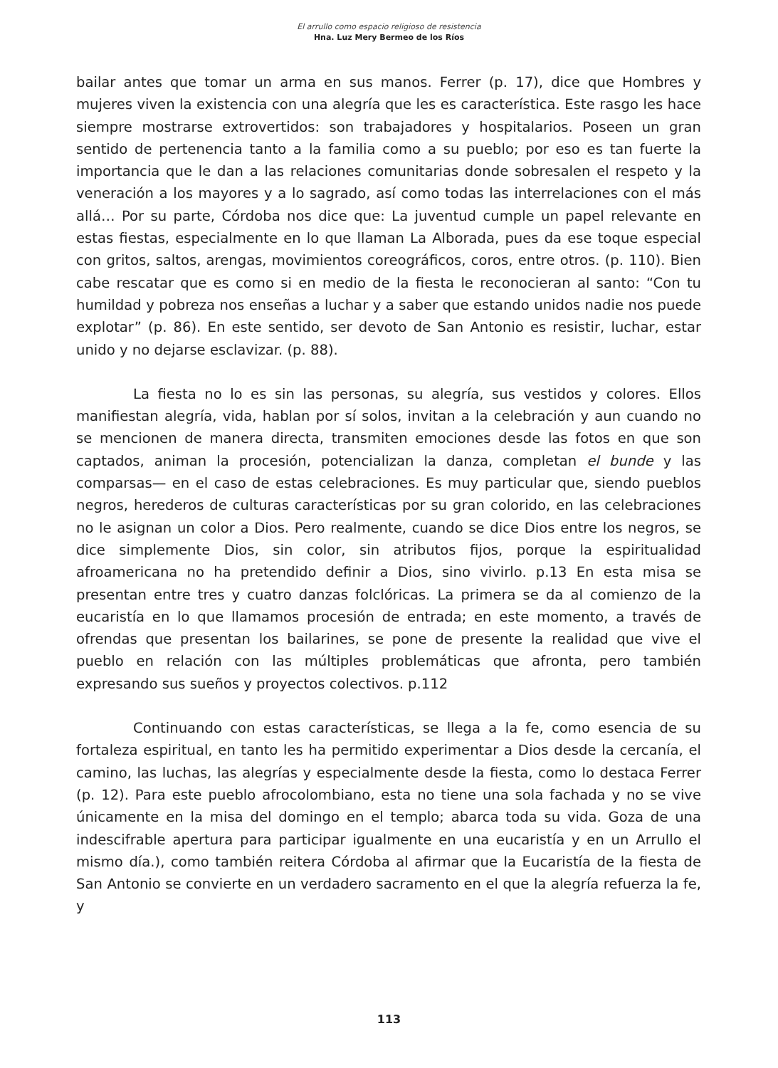El arrullo como espacio religioso de resistencia
Hna. Luz Mery Bermeo de los Ríos
bailar antes que tomar un arma en sus manos. Ferrer (p. 17), dice que Hombres y mujeres viven la existencia con una alegría que les es característica. Este rasgo les hace siempre mostrarse extrovertidos: son trabajadores y hospitalarios. Poseen un gran sentido de pertenencia tanto a la familia como a su pueblo; por eso es tan fuerte la importancia que le dan a las relaciones comunitarias donde sobresalen el respeto y la veneración a los mayores y a lo sagrado, así como todas las interrelaciones con el más allá… Por su parte, Córdoba nos dice que: La juventud cumple un papel relevante en estas fiestas, especialmente en lo que llaman La Alborada, pues da ese toque especial con gritos, saltos, arengas, movimientos coreográficos, coros, entre otros. (p. 110). Bien cabe rescatar que es como si en medio de la fiesta le reconocieran al santo: “Con tu humildad y pobreza nos enseñas a luchar y a saber que estando unidos nadie nos puede explotar” (p. 86). En este sentido, ser devoto de San Antonio es resistir, luchar, estar unido y no dejarse esclavizar. (p. 88).
La fiesta no lo es sin las personas, su alegría, sus vestidos y colores. Ellos manifiestan alegría, vida, hablan por sí solos, invitan a la celebración y aun cuando no se mencionen de manera directa, transmiten emociones desde las fotos en que son captados, animan la procesión, potencializan la danza, completan el bunde y las comparsas— en el caso de estas celebraciones. Es muy particular que, siendo pueblos negros, herederos de culturas características por su gran colorido, en las celebraciones no le asignan un color a Dios. Pero realmente, cuando se dice Dios entre los negros, se dice simplemente Dios, sin color, sin atributos fijos, porque la espiritualidad afroamericana no ha pretendido definir a Dios, sino vivirlo. p.13 En esta misa se presentan entre tres y cuatro danzas folclóricas. La primera se da al comienzo de la eucaristía en lo que llamamos procesión de entrada; en este momento, a través de ofrendas que presentan los bailarines, se pone de presente la realidad que vive el pueblo en relación con las múltiples problemáticas que afronta, pero también expresando sus sueños y proyectos colectivos. p.112
Continuando con estas características, se llega a la fe, como esencia de su fortaleza espiritual, en tanto les ha permitido experimentar a Dios desde la cercanía, el camino, las luchas, las alegrías y especialmente desde la fiesta, como lo destaca Ferrer (p. 12). Para este pueblo afrocolombiano, esta no tiene una sola fachada y no se vive únicamente en la misa del domingo en el templo; abarca toda su vida. Goza de una indescifrable apertura para participar igualmente en una eucaristía y en un Arrullo el mismo día.), como también reitera Córdoba al afirmar que la Eucaristía de la fiesta de San Antonio se convierte en un verdadero sacramento en el que la alegría refuerza la fe, y
113